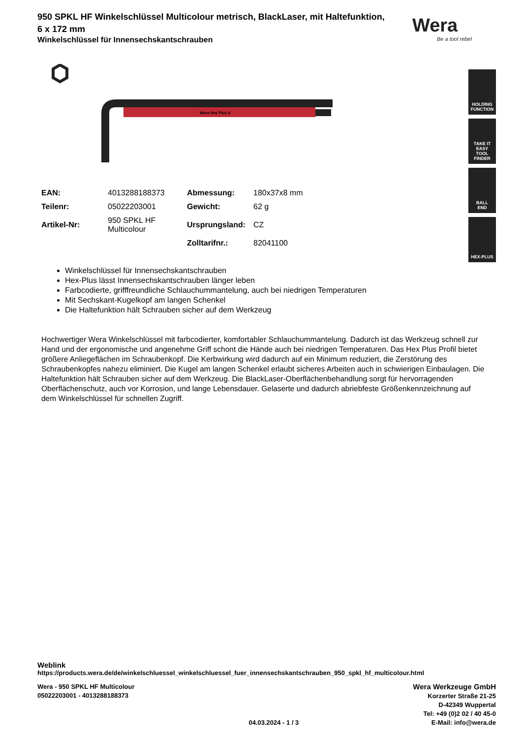Wera
Be a tool rebel
HOLDING
FUNCTION
TAKE IT EASY
TOOL FINDER
BALL
END
HEX-PLUS
950 SPKL HF Winkelschlüssel Multicolour metrisch, BlackLaser, mit Haltefunktion,
6 x 172 mm
Winkelschlüssel für Innensechskantschrauben
Wera Hex Plus 6
| EAN: | 4013288188373 | Abmessung: | 180x37x8 mm |
| Teilenr: | 05022203001 | Gewicht: | 62 g |
| Artikel-Nr: | 950 SPKL HF Multicolour | Ursprungsland: | CZ |
| | | Zolltarifnr.: | 82041100 |
Winkelschlüssel für Innensechskantschrauben
Hex-Plus lässt Innensechskantschrauben länger leben
Farbcodierte, grifffreundliche Schlauchummantelung, auch bei niedrigen Temperaturen
Mit Sechskant-Kugelkopf am langen Schenkel
Die Haltefunktion hält Schrauben sicher auf dem Werkzeug
Hochwertiger Wera Winkelschlüssel mit farbcodierter, komfortabler Schlauchummantelung. Dadurch ist das Werkzeug schnell zur Hand und der ergonomische und angenehme Griff schont die Hände auch bei niedrigen Temperaturen. Das Hex Plus Profil bietet größere Anliegeflächen im Schraubenkopf. Die Kerbwirkung wird dadurch auf ein Minimum reduziert, die Zerstörung des Schraubenkopfes nahezu eliminiert. Die Kugel am langen Schenkel erlaubt sicheres Arbeiten auch in schwierigen Einbaulagen. Die Haltefunktion hält Schrauben sicher auf dem Werkzeug. Die BlackLaser-Oberflächenbehandlung sorgt für hervorragenden Oberflächenschutz, auch vor Korrosion, und lange Lebensdauer. Gelaserte und dadurch abriebfeste Größenkennzeichnung auf dem Winkelschlüssel für schnellen Zugriff.
Weblink
https://products.wera.de/de/winkelschluessel_winkelschluessel_fuer_innensechskantschrauben_950_spkl_hf_multicolour.html
Wera - 950 SPKL HF Multicolour
05022203001 - 4013288188373
04.03.2024 - 1 / 3
Wera Werkzeuge GmbH
Korzerter Straße 21-25
D-42349 Wuppertal
Tel: +49 (0)2 02 / 40 45-0
E-Mail: info@wera.de